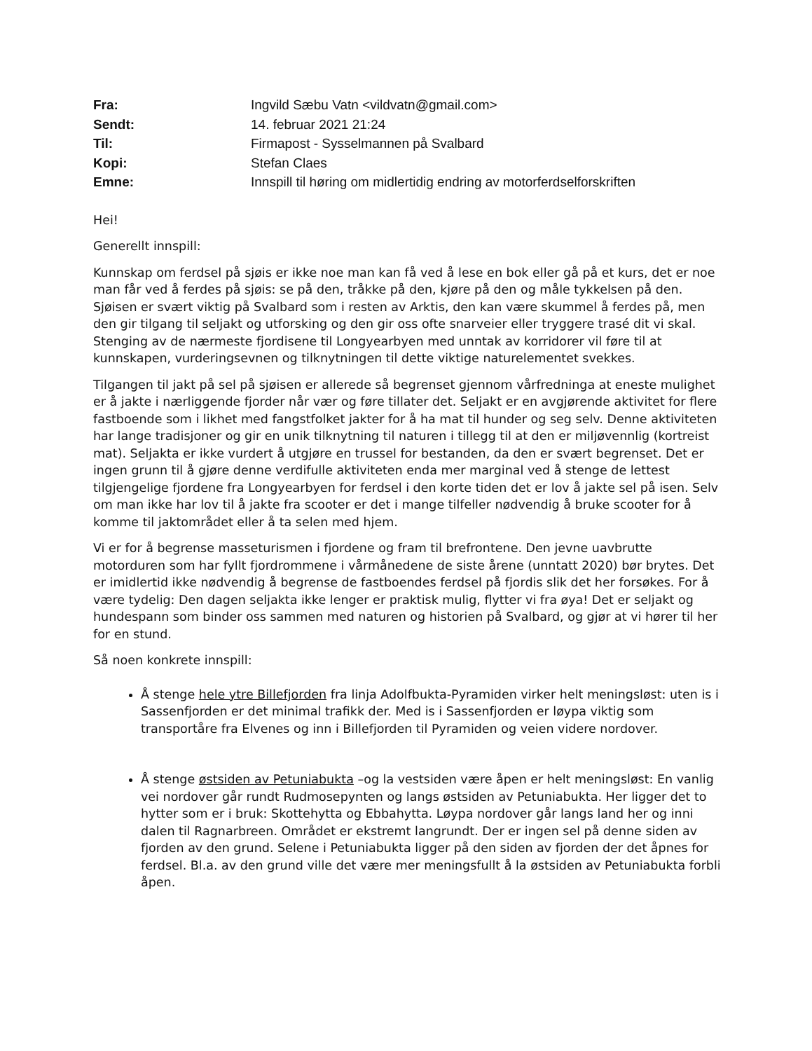| Fra: | Ingvild Sæbu Vatn <vildvatn@gmail.com> |
| Sendt: | 14. februar 2021 21:24 |
| Til: | Firmapost - Sysselmannen på Svalbard |
| Kopi: | Stefan Claes |
| Emne: | Innspill til høring om midlertidig endring av motorferdselforskriften |
Hei!
Generellt innspill:
Kunnskap om ferdsel på sjøis er ikke noe man kan få ved å lese en bok eller gå på et kurs, det er noe man får ved å ferdes på sjøis: se på den, tråkke på den, kjøre på den og måle tykkelsen på den. Sjøisen er svært viktig på Svalbard som i resten av Arktis, den kan være skummel å ferdes på, men den gir tilgang til seljakt og utforsking og den gir oss ofte snarveier eller tryggere trasé dit vi skal. Stenging av de nærmeste fjordisene til Longyearbyen med unntak av korridorer vil føre til at kunnskapen, vurderingsevnen og tilknytningen til dette viktige naturelementet svekkes.
Tilgangen til jakt på sel på sjøisen er allerede så begrenset gjennom vårfredninga at eneste mulighet er å jakte i nærliggende fjorder når vær og føre tillater det. Seljakt er en avgjørende aktivitet for flere fastboende som i likhet med fangstfolket jakter for å ha mat til hunder og seg selv. Denne aktiviteten har lange tradisjoner og gir en unik tilknytning til naturen i tillegg til at den er miljøvennlig (kortreist mat). Seljakta er ikke vurdert å utgjøre en trussel for bestanden, da den er svært begrenset. Det er ingen grunn til å gjøre denne verdifulle aktiviteten enda mer marginal ved å stenge de lettest tilgjengelige fjordene fra Longyearbyen for ferdsel i den korte tiden det er lov å jakte sel på isen. Selv om man ikke har lov til å jakte fra scooter er det i mange tilfeller nødvendig å bruke scooter for å komme til jaktområdet eller å ta selen med hjem.
Vi er for å begrense masseturismen i fjordene og fram til brefrontene. Den jevne uavbrutte motorduren som har fyllt fjordrommene i vårmånedene de siste årene (unntatt 2020) bør brytes. Det er imidlertid ikke nødvendig å begrense de fastboendes ferdsel på fjordis slik det her forsøkes. For å være tydelig: Den dagen seljakta ikke lenger er praktisk mulig, flytter vi fra øya! Det er seljakt og hundespann som binder oss sammen med naturen og historien på Svalbard, og gjør at vi hører til her for en stund.
Så noen konkrete innspill:
Å stenge hele ytre Billefjorden fra linja Adolfbukta-Pyramiden virker helt meningsløst: uten is i Sassenfjorden er det minimal trafikk der. Med is i Sassenfjorden er løypa viktig som transportåre fra Elvenes og inn i Billefjorden til Pyramiden og veien videre nordover.
Å stenge østsiden av Petuniabukta –og la vestsiden være åpen er helt meningsløst: En vanlig vei nordover går rundt Rudmosepynten og langs østsiden av Petuniabukta. Her ligger det to hytter som er i bruk: Skottehytta og Ebbahytta. Løypa nordover går langs land her og inni dalen til Ragnarbreen. Området er ekstremt langrundt. Der er ingen sel på denne siden av fjorden av den grund. Selene i Petuniabukta ligger på den siden av fjorden der det åpnes for ferdsel. Bl.a. av den grund ville det være mer meningsfullt å la østsiden av Petuniabukta forbli åpen.